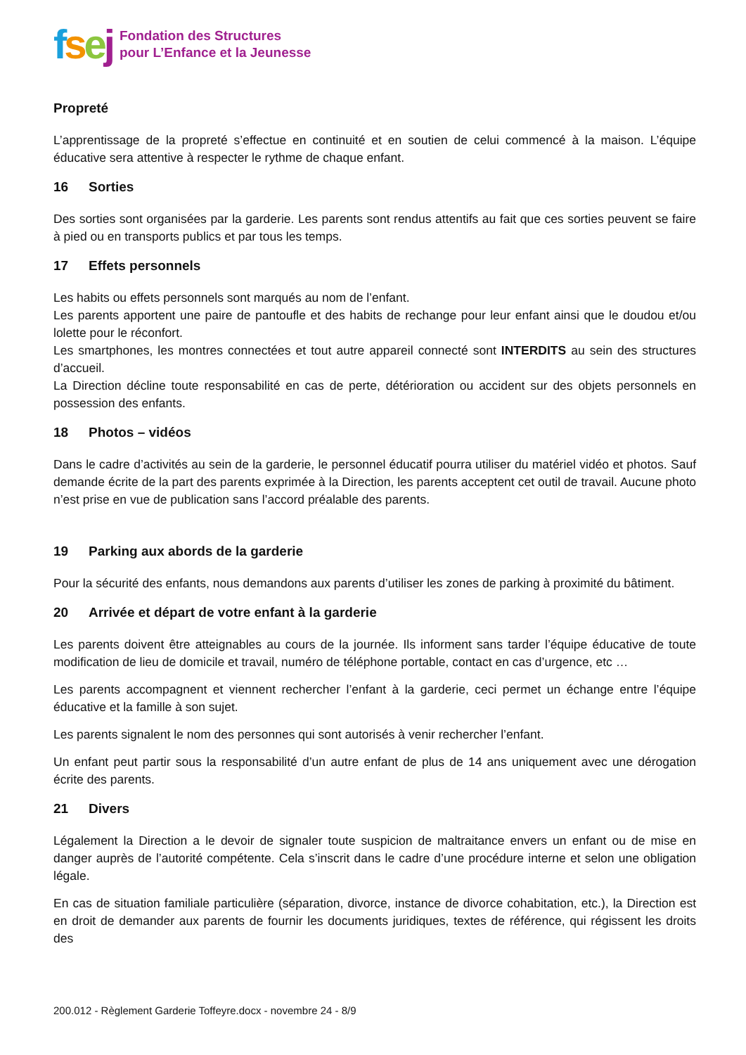fsej
Fondation des Structures
pour L’Enfance et la Jeunesse
Propreté
L’apprentissage de la propreté s’effectue en continuité et en soutien de celui commencé à la maison. L’équipe éducative sera attentive à respecter le rythme de chaque enfant.
16 Sorties
Des sorties sont organisées par la garderie. Les parents sont rendus attentifs au fait que ces sorties peuvent se faire à pied ou en transports publics et par tous les temps.
17 Effets personnels
Les habits ou effets personnels sont marqués au nom de l’enfant.
Les parents apportent une paire de pantoufle et des habits de rechange pour leur enfant ainsi que le doudou et/ou lolette pour le réconfort.
Les smartphones, les montres connectées et tout autre appareil connecté sont INTERDITS au sein des structures d’accueil.
La Direction décline toute responsabilité en cas de perte, détérioration ou accident sur des objets personnels en possession des enfants.
18 Photos – vidéos
Dans le cadre d’activités au sein de la garderie, le personnel éducatif pourra utiliser du matériel vidéo et photos. Sauf demande écrite de la part des parents exprimée à la Direction, les parents acceptent cet outil de travail. Aucune photo n’est prise en vue de publication sans l’accord préalable des parents.
19 Parking aux abords de la garderie
Pour la sécurité des enfants, nous demandons aux parents d’utiliser les zones de parking à proximité du bâtiment.
20 Arrivée et départ de votre enfant à la garderie
Les parents doivent être atteignables au cours de la journée. Ils informent sans tarder l’équipe éducative de toute modification de lieu de domicile et travail, numéro de téléphone portable, contact en cas d’urgence, etc …
Les parents accompagnent et viennent rechercher l’enfant à la garderie, ceci permet un échange entre l’équipe éducative et la famille à son sujet.
Les parents signalent le nom des personnes qui sont autorisés à venir rechercher l’enfant.
Un enfant peut partir sous la responsabilité d’un autre enfant de plus de 14 ans uniquement avec une dérogation écrite des parents.
21 Divers
Légalement la Direction a le devoir de signaler toute suspicion de maltraitance envers un enfant ou de mise en danger auprès de l’autorité compétente. Cela s’inscrit dans le cadre d’une procédure interne et selon une obligation légale.
En cas de situation familiale particulière (séparation, divorce, instance de divorce cohabitation, etc.), la Direction est en droit de demander aux parents de fournir les documents juridiques, textes de référence, qui régissent les droits des
200.012 - Règlement Garderie Toffeyre.docx - novembre 24 - 8/9